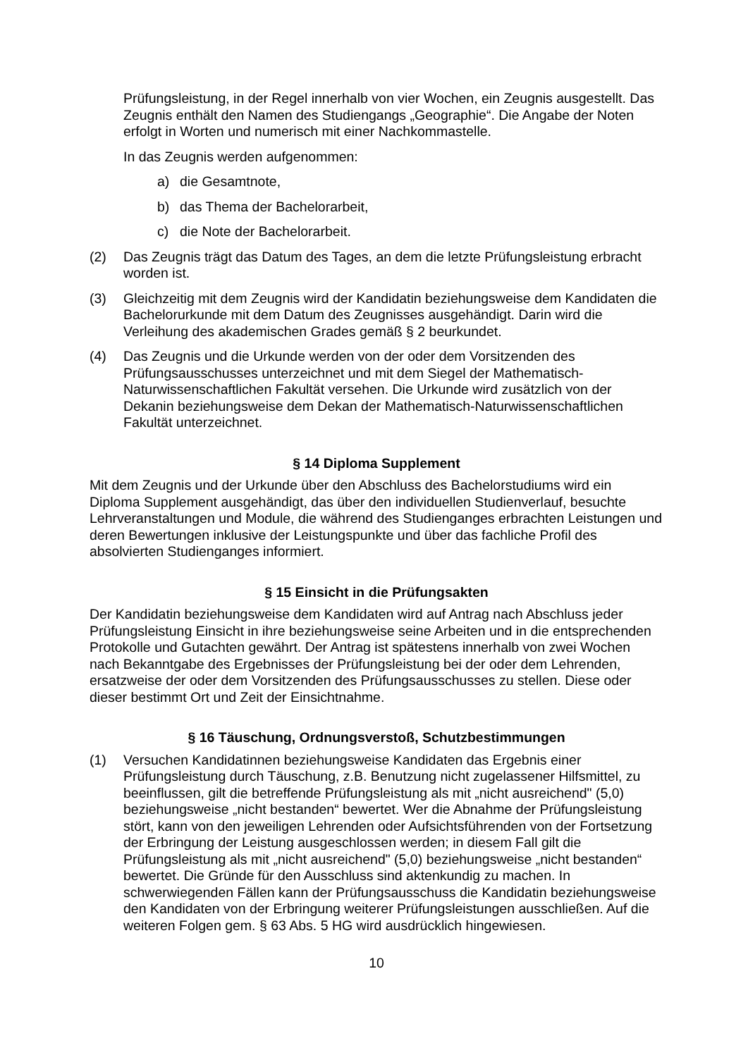Prüfungsleistung, in der Regel innerhalb von vier Wochen, ein Zeugnis ausgestellt. Das Zeugnis enthält den Namen des Studiengangs „Geographie“. Die Angabe der Noten erfolgt in Worten und numerisch mit einer Nachkommastelle.
In das Zeugnis werden aufgenommen:
a) die Gesamtnote,
b) das Thema der Bachelorarbeit,
c) die Note der Bachelorarbeit.
(2) Das Zeugnis trägt das Datum des Tages, an dem die letzte Prüfungsleistung erbracht worden ist.
(3) Gleichzeitig mit dem Zeugnis wird der Kandidatin beziehungsweise dem Kandidaten die Bachelorurkunde mit dem Datum des Zeugnisses ausgehändigt. Darin wird die Verleihung des akademischen Grades gemäß § 2 beurkundet.
(4) Das Zeugnis und die Urkunde werden von der oder dem Vorsitzenden des Prüfungsausschusses unterzeichnet und mit dem Siegel der Mathematisch-Naturwissenschaftlichen Fakultät versehen. Die Urkunde wird zusätzlich von der Dekanin beziehungsweise dem Dekan der Mathematisch-Naturwissenschaftlichen Fakultät unterzeichnet.
§ 14 Diploma Supplement
Mit dem Zeugnis und der Urkunde über den Abschluss des Bachelorstudiums wird ein Diploma Supplement ausgehändigt, das über den individuellen Studienverlauf, besuchte Lehrveranstaltungen und Module, die während des Studienganges erbrachten Leistungen und deren Bewertungen inklusive der Leistungspunkte und über das fachliche Profil des absolvierten Studienganges informiert.
§ 15 Einsicht in die Prüfungsakten
Der Kandidatin beziehungsweise dem Kandidaten wird auf Antrag nach Abschluss jeder Prüfungsleistung Einsicht in ihre beziehungsweise seine Arbeiten und in die entsprechenden Protokolle und Gutachten gewährt. Der Antrag ist spätestens innerhalb von zwei Wochen nach Bekanntgabe des Ergebnisses der Prüfungsleistung bei der oder dem Lehrenden, ersatzweise der oder dem Vorsitzenden des Prüfungsausschusses zu stellen. Diese oder dieser bestimmt Ort und Zeit der Einsichtnahme.
§ 16 Täuschung, Ordnungsverstoß, Schutzbestimmungen
(1) Versuchen Kandidatinnen beziehungsweise Kandidaten das Ergebnis einer Prüfungsleistung durch Täuschung, z.B. Benutzung nicht zugelassener Hilfsmittel, zu beeinflussen, gilt die betreffende Prüfungsleistung als mit „nicht ausreichend" (5,0) beziehungsweise „nicht bestanden“ bewertet. Wer die Abnahme der Prüfungsleistung stört, kann von den jeweiligen Lehrenden oder Aufsichtsführenden von der Fortsetzung der Erbringung der Leistung ausgeschlossen werden; in diesem Fall gilt die Prüfungsleistung als mit „nicht ausreichend" (5,0) beziehungsweise „nicht bestanden“ bewertet. Die Gründe für den Ausschluss sind aktenkundig zu machen. In schwerwiegenden Fällen kann der Prüfungsausschuss die Kandidatin beziehungsweise den Kandidaten von der Erbringung weiterer Prüfungsleistungen ausschließen. Auf die weiteren Folgen gem. § 63 Abs. 5 HG wird ausdrücklich hingewiesen.
10